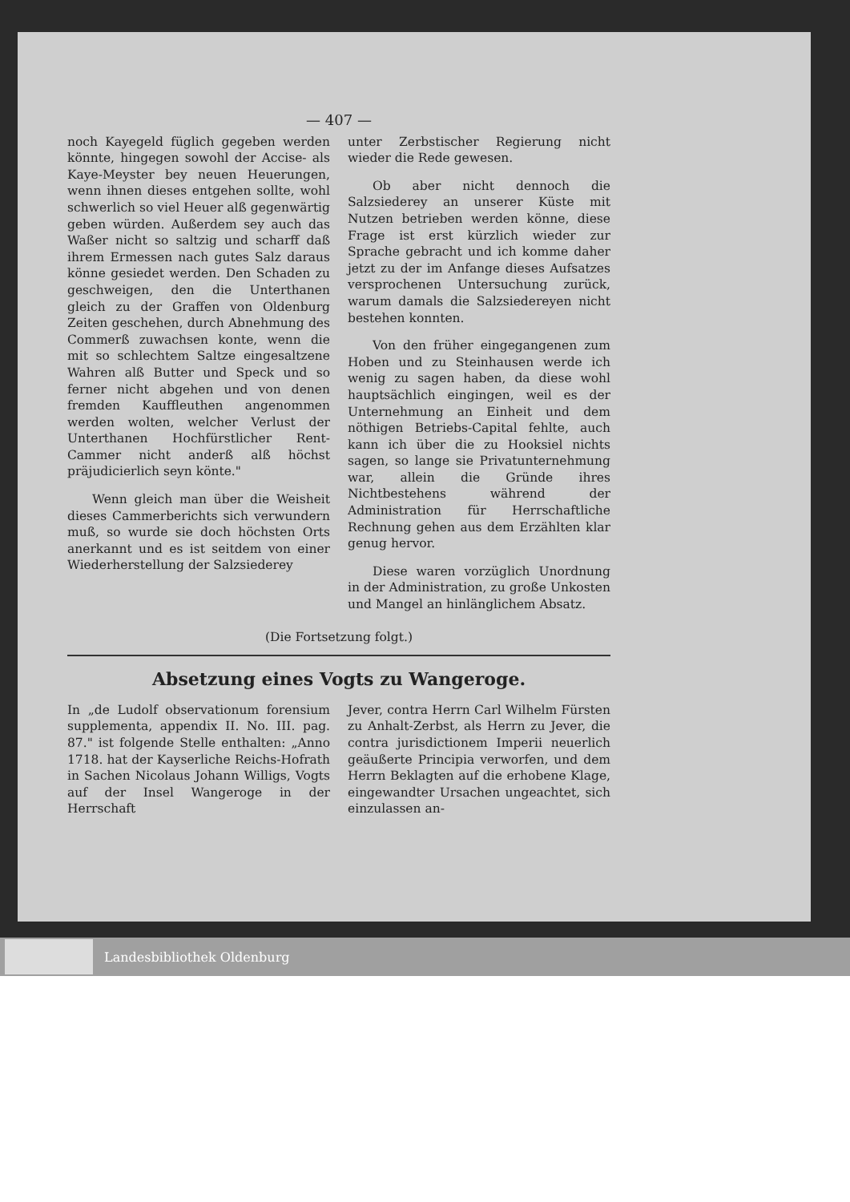— 407 —
noch Kayegeld füglich gegeben werden könnte, hingegen sowohl der Accise- als Kaye-Meyster bey neuen Heuerungen, wenn ihnen dieses entgehen sollte, wohl schwerlich so viel Heuer alß gegenwärtig geben würden. Außerdem sey auch das Waßer nicht so saltzig und scharff daß ihrem Ermessen nach gutes Salz daraus könne gesiedet werden. Den Schaden zu geschweigen, den die Unterthanen gleich zu der Graffen von Oldenburg Zeiten geschehen, durch Abnehmung des Commerß zuwachsen konte, wenn die mit so schlechtem Saltze eingesaltzene Wahren alß Butter und Speck und so ferner nicht abgehen und von denen fremden Kauffleuthen angenommen werden wolten, welcher Verlust der Unterthanen Hochfürstlicher Rent-Cammer nicht anderß alß höchst präjudicierlich seyn könte."
Wenn gleich man über die Weisheit dieses Cammerberichts sich verwundern muß, so wurde sie doch höchsten Orts anerkannt und es ist seitdem von einer Wiederherstellung der Salzsiederey
unter Zerbstischer Regierung nicht wieder die Rede gewesen.
Ob aber nicht dennoch die Salzsiederey an unserer Küste mit Nutzen betrieben werden könne, diese Frage ist erst kürzlich wieder zur Sprache gebracht und ich komme daher jetzt zu der im Anfange dieses Aufsatzes versprochenen Untersuchung zurück, warum damals die Salzsiedereyen nicht bestehen konnten.
Von den früher eingegangenen zum Hoben und zu Steinhausen werde ich wenig zu sagen haben, da diese wohl hauptsächlich eingingen, weil es der Unternehmung an Einheit und dem nöthigen Betriebs-Capital fehlte, auch kann ich über die zu Hooksiel nichts sagen, so lange sie Privatunternehmung war, allein die Gründe ihres Nichtbestehens während der Administration für Herrschaftliche Rechnung gehen aus dem Erzählten klar genug hervor.
Diese waren vorzüglich Unordnung in der Administration, zu große Unkosten und Mangel an hinlänglichem Absatz.
(Die Fortsetzung folgt.)
Absetzung eines Vogts zu Wangeroge.
In „de Ludolf observationum forensium supplementa, appendix II. No. III. pag. 87." ist folgende Stelle enthalten: „Anno 1718. hat der Kayserliche Reichs-Hofrath in Sachen Nicolaus Johann Willigs, Vogts auf der Insel Wangeroge in der Herrschaft
Jever, contra Herrn Carl Wilhelm Fürsten zu Anhalt-Zerbst, als Herrn zu Jever, die contra jurisdictionem Imperii neuerlich geäußerte Principia verworfen, und dem Herrn Beklagten auf die erhobene Klage, eingewandter Ursachen ungeachtet, sich einzulassen an-
Landesbibliothek Oldenburg